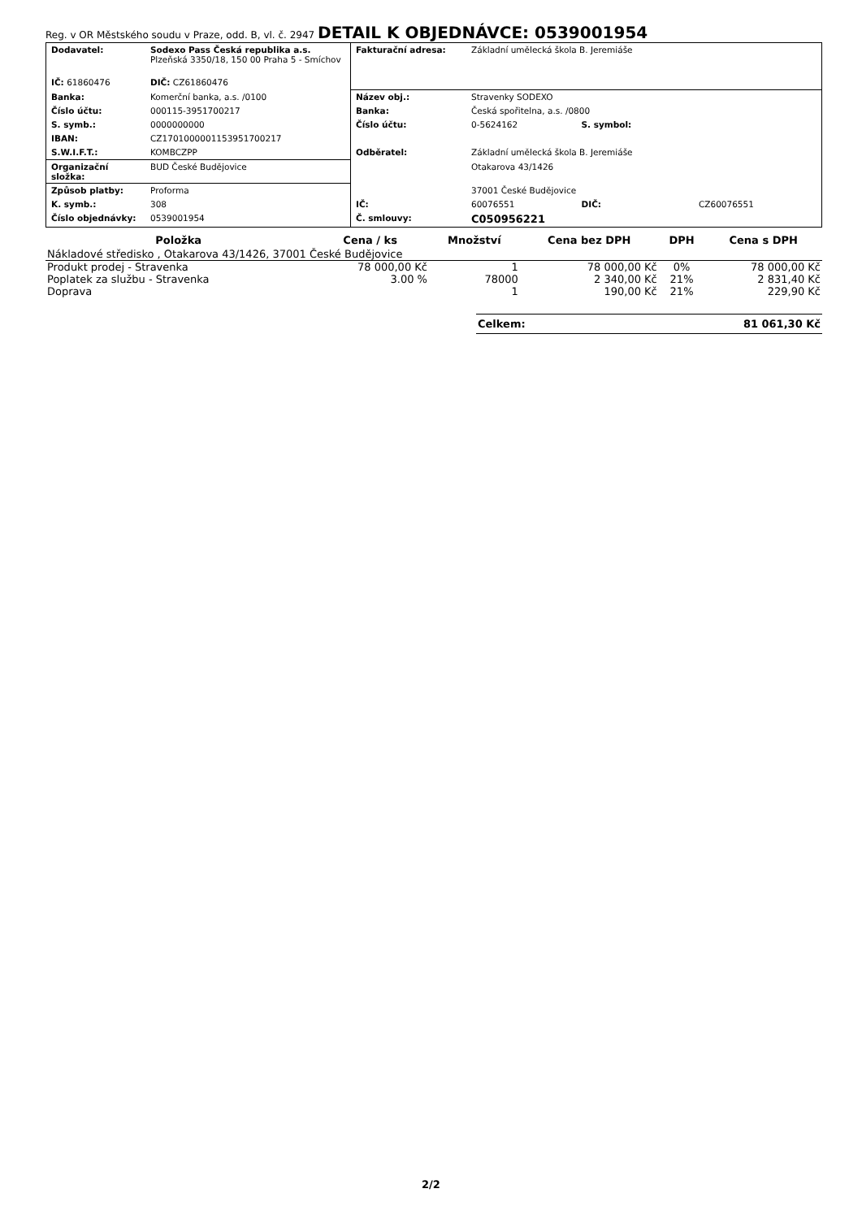Reg. v OR Městského soudu v Praze, odd. B, vl. č. 2947 DETAIL K OBJEDNÁVCE: 0539001954
| Dodavatel: | Sodexo Pass Česká republika a.s. Plzeňská 3350/18, 150 00 Praha 5 - Smíchov | Fakturační adresa: | Základní umělecká škola B. Jeremiáše | | |
| IČ: 61860476 | DIČ: CZ61860476 | | | | |
| Banka: | Komerční banka, a.s. /0100 | Název obj.: | Stravenky SODEXO | | |
| Číslo účtu: | 000115-3951700217 | Banka: | Česká spořitelna, a.s. /0800 | | |
| S. symb.: | 0000000000 | Číslo účtu: | 0-5624162 | S. symbol: | |
| IBAN: | CZ1701000001153951700217 | | | | |
| S.W.I.F.T.: | KOMBCZPP | Odběratel: | Základní umělecká škola B. Jeremiáše | | |
| Organizační složka: | BUD České Budějovice | | Otakarova 43/1426 | | |
| Způsob platby: | Proforma | | 37001 České Budějovice | | |
| K. symb.: | 308 | IČ: | 60076551 | DIČ: | CZ60076551 |
| Číslo objednávky: | 0539001954 | Č. smlouvy: | C050956221 | | |
| Položka | Cena / ks | Množství | Cena bez DPH | DPH | Cena s DPH |
| --- | --- | --- | --- | --- | --- |
| Nákladové středisko , Otakarova 43/1426, 37001 České Budějovice | | | | | |
| Produkt prodej - Stravenka | 78 000,00 Kč | 1 | 78 000,00 Kč | 0% | 78 000,00 Kč |
| Poplatek za službu - Stravenka | 3.00 % | 78000 | 2 340,00 Kč | 21% | 2 831,40 Kč |
| Doprava | | 1 | 190,00 Kč | 21% | 229,90 Kč |
| Celkem: | 81 061,30 Kč |
2/2